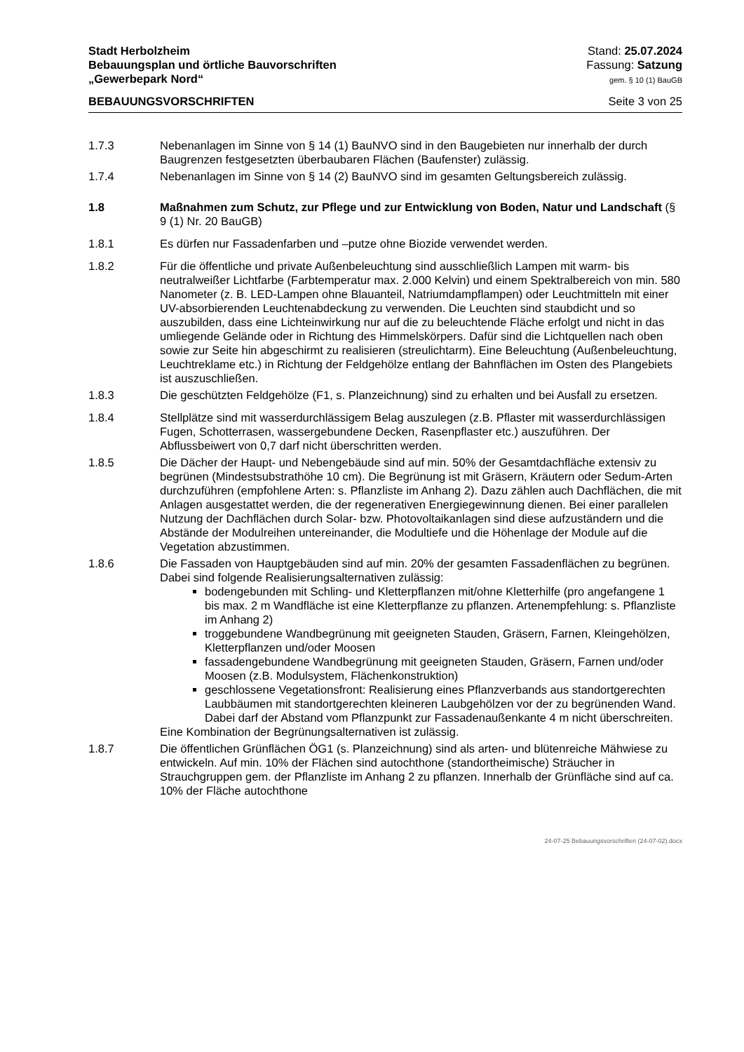Stadt Herbolzheim
Bebauungsplan und örtliche Bauvorschriften
„Gewerbepark Nord“
Stand: 25.07.2024
Fassung: Satzung
gem. § 10 (1) BauGB
BEBAUUNGSVORSCHRIFTEN Seite 3 von 25
1.7.3 Nebenanlagen im Sinne von § 14 (1) BauNVO sind in den Baugebieten nur innerhalb der durch Baugrenzen festgesetzten überbaubaren Flächen (Baufenster) zulässig.
1.7.4 Nebenanlagen im Sinne von § 14 (2) BauNVO sind im gesamten Geltungsbereich zulässig.
1.8 Maßnahmen zum Schutz, zur Pflege und zur Entwicklung von Boden, Natur und Landschaft (§ 9 (1) Nr. 20 BauGB)
1.8.1 Es dürfen nur Fassadenfarben und –putze ohne Biozide verwendet werden.
1.8.2 Für die öffentliche und private Außenbeleuchtung sind ausschließlich Lampen mit warm- bis neutralweißer Lichtfarbe (Farbtemperatur max. 2.000 Kelvin) und einem Spektralbereich von min. 580 Nanometer (z. B. LED-Lampen ohne Blauanteil, Natriumdampflampen) oder Leuchtmitteln mit einer UV-absorbierenden Leuchtenabdeckung zu verwenden. Die Leuchten sind staubdicht und so auszubilden, dass eine Lichteinwirkung nur auf die zu beleuchtende Fläche erfolgt und nicht in das umliegende Gelände oder in Richtung des Himmelskörpers. Dafür sind die Lichtquellen nach oben sowie zur Seite hin abgeschirmt zu realisieren (streulichtarm). Eine Beleuchtung (Außenbeleuchtung, Leuchtreklame etc.) in Richtung der Feldgehölze entlang der Bahnflächen im Osten des Plangebiets ist auszuschließen.
1.8.3 Die geschützten Feldgehölze (F1, s. Planzeichnung) sind zu erhalten und bei Ausfall zu ersetzen.
1.8.4 Stellplätze sind mit wasserdurchlässigem Belag auszulegen (z.B. Pflaster mit wasserdurchlässigen Fugen, Schotterrasen, wassergebundene Decken, Rasenpflaster etc.) auszuführen. Der Abflussbeiwert von 0,7 darf nicht überschritten werden.
1.8.5 Die Dächer der Haupt- und Nebengebäude sind auf min. 50% der Gesamtdachfläche extensiv zu begrünen (Mindestsubstrathöhe 10 cm). Die Begrünung ist mit Gräsern, Kräutern oder Sedum-Arten durchzuführen (empfohlene Arten: s. Pflanzliste im Anhang 2). Dazu zählen auch Dachflächen, die mit Anlagen ausgestattet werden, die der regenerativen Energiegewinnung dienen. Bei einer parallelen Nutzung der Dachflächen durch Solar- bzw. Photovoltaikanlagen sind diese aufzuständern und die Abstände der Modulreihen untereinander, die Modultiefe und die Höhenlage der Module auf die Vegetation abzustimmen.
1.8.6 Die Fassaden von Hauptgebäuden sind auf min. 20% der gesamten Fassadenflächen zu begrünen. Dabei sind folgende Realisierungsalternativen zulässig:
bodengebunden mit Schling- und Kletterpflanzen mit/ohne Kletterhilfe (pro angefangene 1 bis max. 2 m Wandfläche ist eine Kletterpflanze zu pflanzen. Artenempfehlung: s. Pflanzliste im Anhang 2)
troggebundene Wandbegrünung mit geeigneten Stauden, Gräsern, Farnen, Kleingehölzen, Kletterpflanzen und/oder Moosen
fassadengebundene Wandbegrünung mit geeigneten Stauden, Gräsern, Farnen und/oder Moosen (z.B. Modulsystem, Flächenkonstruktion)
geschlossene Vegetationsfront: Realisierung eines Pflanzverbands aus standortgerechten Laubbäumen mit standortgerechten kleineren Laubgehölzen vor der zu begrünenden Wand. Dabei darf der Abstand vom Pflanzpunkt zur Fassadenaußenkante 4 m nicht überschreiten.
Eine Kombination der Begrünungsalternativen ist zulässig.
1.8.7 Die öffentlichen Grünflächen ÖG1 (s. Planzeichnung) sind als arten- und blütenreiche Mähwiese zu entwickeln. Auf min. 10% der Flächen sind autochthone (standortheimische) Sträucher in Strauchgruppen gem. der Pflanzliste im Anhang 2 zu pflanzen. Innerhalb der Grünfläche sind auf ca. 10% der Fläche autochthone
24-07-25 Bebauungsvorschriften (24-07-02).docx